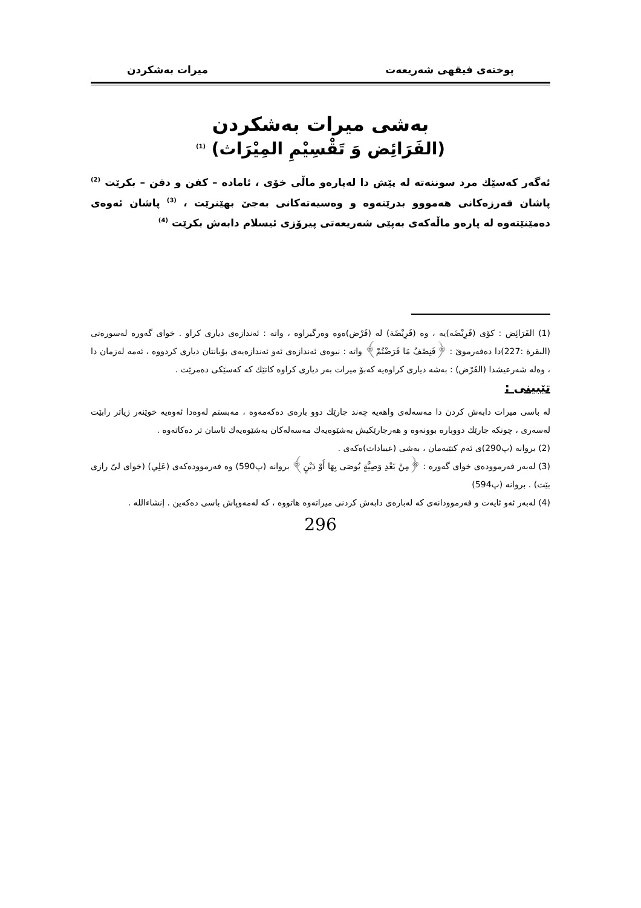پوختەی فیقهی شەریعەت میرات بەشكردن
بەشی میرات بەشكردن
(الفَرَائِض وَ تَقْسِيْمِ المِيْرَاث) <sup>(1)</sup>
ئەگەر كەسێك مرد سوننەتە لە پێش دا لەپارەو ماڵی خۆی ، ئامادە – كفن و دفن – بكرێت <sup>(2)</sup> پاشان قەرزەكانی هەمووو بدرێتەوە و وەسیەتەكانی بەجێ بهێنرێت ، <sup>(3)</sup> پاشان ئەوەی دەمێنێتەوە لە پارەو ماڵەكەی بەپێی شەریعەتی پیرۆزی ئیسلام دابەش بكرێت <sup>(4)</sup>
(1) الفَرَائِض : كۆی (فَرِيْضَه)یە ، وە (فَرِيْضَة) لە (فَرْض)ەوە وەرگیراوە ، واتە : ئەندازەی دیاری كراو . خوای گەورە لەسورەتی (البقرة :227)دا دەفەرموێ : ﴿فَنِصْفُ مَا فَرَضْتُمْ﴾ واتە : نیوەی ئەندازەی ئەو ئەندازەیەی بۆیانتان دیاری كردووە ، ئەمە لەزمان دا ، وەلە شەرعیشدا (الفَرْض) : بەشە دیاری كراوەیە كەبۆ میرات بەر دیاری كراوە كاتێك كە كەسێكی دەمرێت .
تێبینی :
لە باسی میرات دابەش كردن دا مەسەلەی واهەیە چەند جارێك دوو بارەی دەكەمەوە ، مەبستم لەوەدا ئەوەیە خوێنەر زیاتر رابێت لەسەری ، چونكە جارێك دووبارە بوونەوە و هەرجارێكیش بەشێوەیەك مەسەلەكان بەشێوەیەك ئاسان تر دەكاتەوە .
(2) بروانە (پ290)ی ئەم كتێبەمان ، بەشی (عیبادات)ەكەی .
(3) لەبەر فەرموودەی خوای گەورە : ﴿مِنْ بَعْدِ وَصِيَّةٍ يُوصَى بِهَا أَوْ دَيْنٍ﴾ بروانە (پ590) وە فەرموودەكەی (عَلِي) (خوای لیّ رازی بێت) . بروانە (پ594)
(4) لەبەر ئەو ئایەت و فەرموودانەی كە لەبارەی دابەش كردنی میراتەوە هاتووە ، كە لەمەوپاش باسی دەكەین . إنشاءالله .
296